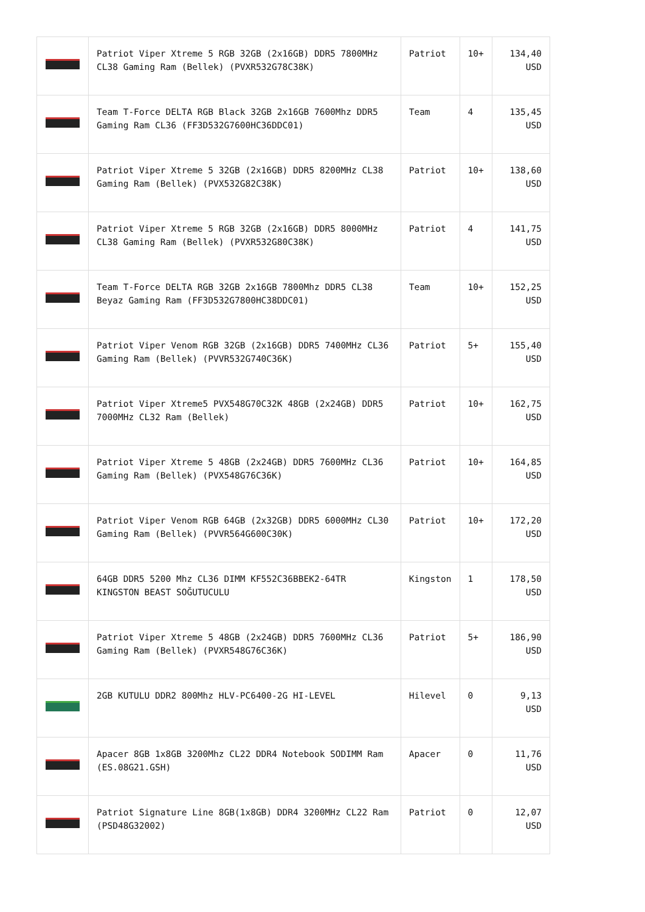| | Patriot Viper Xtreme 5 RGB 32GB (2x16GB) DDR5 7800MHz CL38 Gaming Ram (Bellek) (PVXR532G78C38K) | Patriot | 10+ | 134,40 USD |
| | Team T-Force DELTA RGB Black 32GB 2x16GB 7600Mhz DDR5 Gaming Ram CL36 (FF3D532G7600HC36DDC01) | Team | 4 | 135,45 USD |
| | Patriot Viper Xtreme 5 32GB (2x16GB) DDR5 8200MHz CL38 Gaming Ram (Bellek) (PVX532G82C38K) | Patriot | 10+ | 138,60 USD |
| | Patriot Viper Xtreme 5 RGB 32GB (2x16GB) DDR5 8000MHz CL38 Gaming Ram (Bellek) (PVXR532G80C38K) | Patriot | 4 | 141,75 USD |
| | Team T-Force DELTA RGB 32GB 2x16GB 7800Mhz DDR5 CL38 Beyaz Gaming Ram (FF3D532G7800HC38DDC01) | Team | 10+ | 152,25 USD |
| | Patriot Viper Venom RGB 32GB (2x16GB) DDR5 7400MHz CL36 Gaming Ram (Bellek) (PVVR532G740C36K) | Patriot | 5+ | 155,40 USD |
| | Patriot Viper Xtreme5 PVX548G70C32K 48GB (2x24GB) DDR5 7000MHz CL32 Ram (Bellek) | Patriot | 10+ | 162,75 USD |
| | Patriot Viper Xtreme 5 48GB (2x24GB) DDR5 7600MHz CL36 Gaming Ram (Bellek) (PVX548G76C36K) | Patriot | 10+ | 164,85 USD |
| | Patriot Viper Venom RGB 64GB (2x32GB) DDR5 6000MHz CL30 Gaming Ram (Bellek) (PVVR564G600C30K) | Patriot | 10+ | 172,20 USD |
| | 64GB DDR5 5200 Mhz CL36 DIMM KF552C36BBEK2-64TR KINGSTON BEAST SOĞUTUCULU | Kingston | 1 | 178,50 USD |
| | Patriot Viper Xtreme 5 48GB (2x24GB) DDR5 7600MHz CL36 Gaming Ram (Bellek) (PVXR548G76C36K) | Patriot | 5+ | 186,90 USD |
| | 2GB KUTULU DDR2 800Mhz HLV-PC6400-2G HI-LEVEL | Hilevel | 0 | 9,13 USD |
| | Apacer 8GB 1x8GB 3200Mhz CL22 DDR4 Notebook SODIMM Ram (ES.08G21.GSH) | Apacer | 0 | 11,76 USD |
| | Patriot Signature Line 8GB(1x8GB) DDR4 3200MHz CL22 Ram (PSD48G32002) | Patriot | 0 | 12,07 USD |